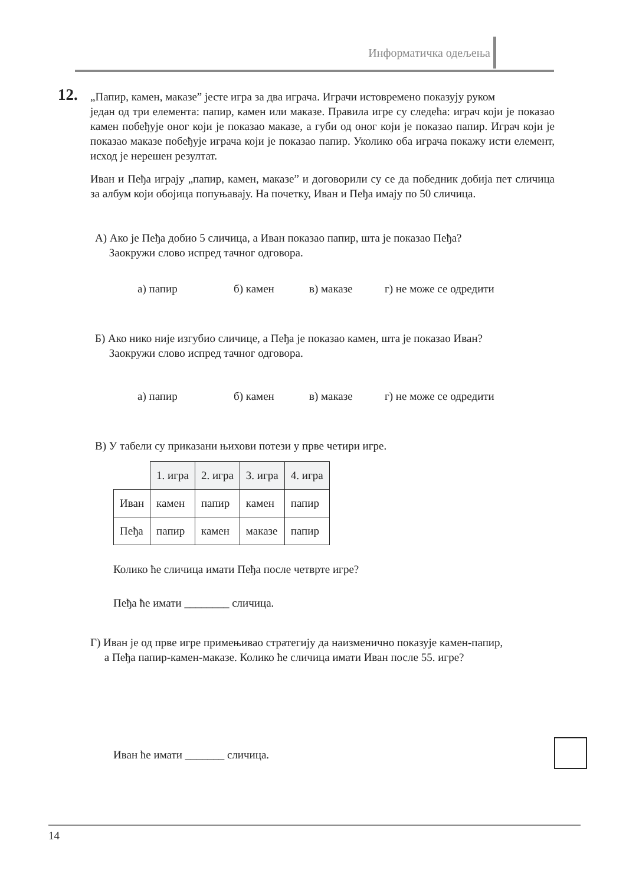Информатичка одељења
12.
„Папир, камен, маказе” јесте игра за два играча. Играчи истовремено показују руком
један од три елемента: папир, камен или маказе. Правила игре су следећа: играч који је показао камен побеђује оног који је показао маказе, а губи од оног који је показао папир. Играч који је показао маказе побеђује играча који је показао папир. Уколико оба играча покажу исти елемент, исход је нерешен резултат.
Иван и Пеђа играју „папир, камен, маказе” и договорили су се да победник добија пет сличица за албум који обојица попуњавају. На почетку, Иван и Пеђа имају по 50 сличица.
А) Ако је Пеђа добио 5 сличица, а Иван показао папир, шта је показао Пеђа?
Заокружи слово испред тачног одговора.
а) папир б) камен в) маказе г) не може се одредити
Б) Ако нико није изгубио сличице, а Пеђа је показао камен, шта је показао Иван?
Заокружи слово испред тачног одговора.
а) папир б) камен в) маказе г) не може се одредити
В) У табели су приказани њихови потези у прве четири игре.
| | 1. игра | 2. игра | 3. игра | 4. игра |
| Иван | камен | папир | камен | папир |
| Пеђа | папир | камен | маказе | папир |
Колико ће сличица имати Пеђа после четврте игре?
Пеђа ће имати ________ сличица.
Г) Иван је од прве игре примењивао стратегију да наизменично показује камен-папир,
а Пеђа папир-камен-маказе. Колико ће сличица имати Иван после 55. игре?
Иван ће имати _______ сличица.
14